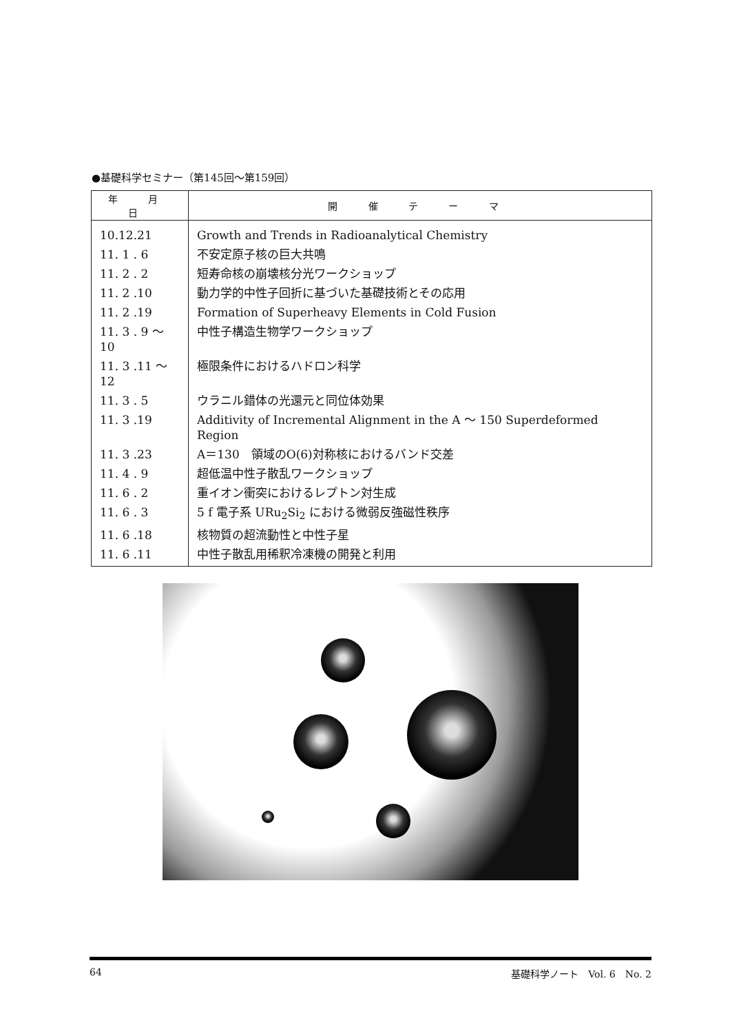●基礎科学セミナー（第145回～第159回）
| 年 月 日 | 開 催 テ ー マ |
| --- | --- |
| 10.12.21 | Growth and Trends in Radioanalytical Chemistry |
| 11. 1 . 6 | 不安定原子核の巨大共鳴 |
| 11. 2 . 2 | 短寿命核の崩壊核分光ワークショップ |
| 11. 2 .10 | 動力学的中性子回折に基づいた基礎技術とその応用 |
| 11. 2 .19 | Formation of Superheavy Elements in Cold Fusion |
| 11. 3 . 9 ～ 10 | 中性子構造生物学ワークショップ |
| 11. 3 .11 ～ 12 | 極限条件におけるハドロン科学 |
| 11. 3 . 5 | ウラニル錯体の光還元と同位体効果 |
| 11. 3 .19 | Additivity of Incremental Alignment in the A ～ 150 Superdeformed Region |
| 11. 3 .23 | A＝130 領域のO(6)対称核におけるバンド交差 |
| 11. 4 . 9 | 超低温中性子散乱ワークショップ |
| 11. 6 . 2 | 重イオン衝突におけるレプトン対生成 |
| 11. 6 . 3 | 5 f 電子系 URu<sub>2</sub>Si<sub>2</sub> における微弱反強磁性秩序 |
| 11. 6 .18 | 核物質の超流動性と中性子星 |
| 11. 6 .11 | 中性子散乱用稀釈冷凍機の開発と利用 |
64 基礎科学ノート　Vol. 6　No. 2